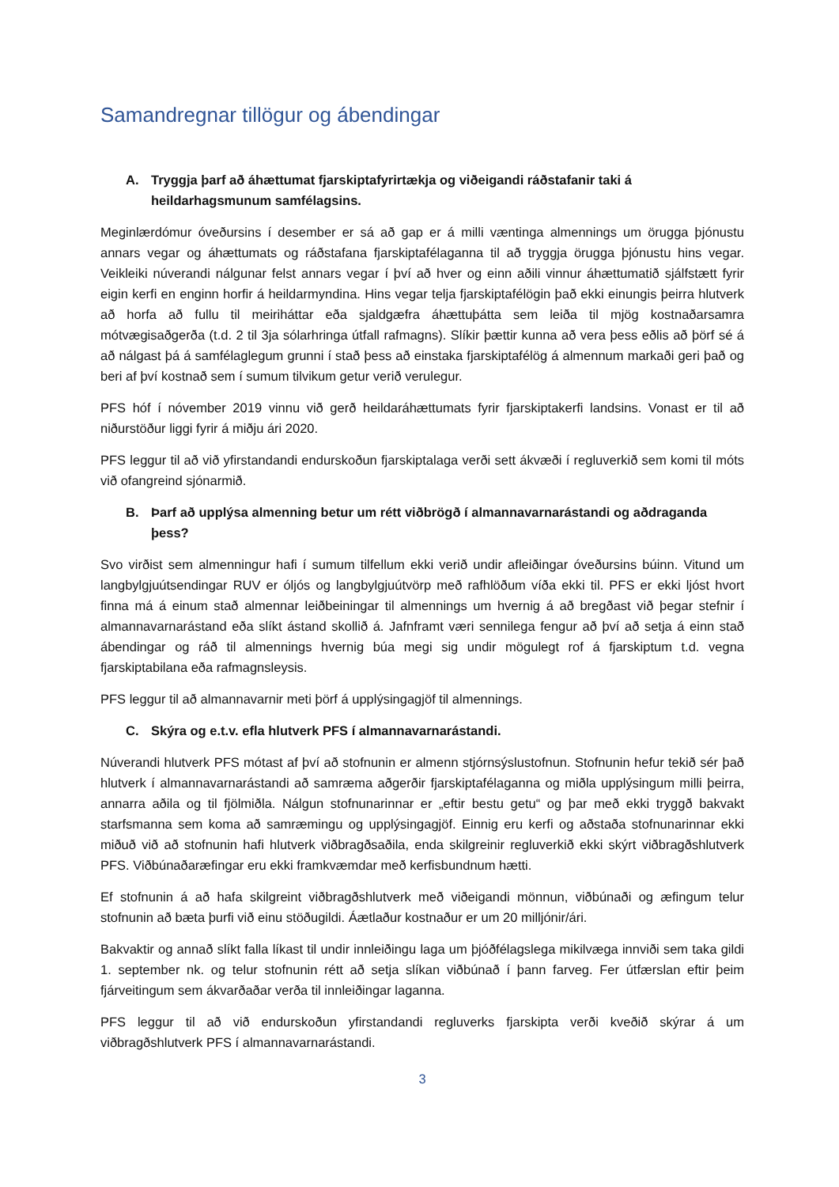Samandregnar tillögur og ábendingar
A. Tryggja þarf að áhættumat fjarskiptafyrirtækja og viðeigandi ráðstafanir taki á heildarhagsmunum samfélagsins.
Meginlærdómur óveðursins í desember er sá að gap er á milli væntinga almennings um örugga þjónustu annars vegar og áhættumats og ráðstafana fjarskiptafélaganna til að tryggja örugga þjónustu hins vegar. Veikleiki núverandi nálgunar felst annars vegar í því að hver og einn aðili vinnur áhættumatið sjálfstætt fyrir eigin kerfi en enginn horfir á heildarmyndina. Hins vegar telja fjarskiptafélögin það ekki einungis þeirra hlutverk að horfa að fullu til meiriháttar eða sjaldgæfra áhættuþátta sem leiða til mjög kostnaðarsamra mótvægisaðgerða (t.d. 2 til 3ja sólarhringa útfall rafmagns). Slíkir þættir kunna að vera þess eðlis að þörf sé á að nálgast þá á samfélaglegum grunni í stað þess að einstaka fjarskiptafélög á almennum markaði geri það og beri af því kostnað sem í sumum tilvikum getur verið verulegur.
PFS hóf í nóvember 2019 vinnu við gerð heildaráhættumats fyrir fjarskiptakerfi landsins. Vonast er til að niðurstöður liggi fyrir á miðju ári 2020.
PFS leggur til að við yfirstandandi endurskoðun fjarskiptalaga verði sett ákvæði í regluverkið sem komi til móts við ofangreind sjónarmið.
B. Þarf að upplýsa almenning betur um rétt viðbrögð í almannavarnarástandi og aðdraganda þess?
Svo virðist sem almenningur hafi í sumum tilfellum ekki verið undir afleiðingar óveðursins búinn. Vitund um langbylgjuútsendingar RUV er óljós og langbylgjuútvörp með rafhlöðum víða ekki til. PFS er ekki ljóst hvort finna má á einum stað almennar leiðbeiningar til almennings um hvernig á að bregðast við þegar stefnir í almannavarnarástand eða slíkt ástand skollið á. Jafnframt væri sennilega fengur að því að setja á einn stað ábendingar og ráð til almennings hvernig búa megi sig undir mögulegt rof á fjarskiptum t.d. vegna fjarskiptabilana eða rafmagnsleysis.
PFS leggur til að almannavarnir meti þörf á upplýsingagjöf til almennings.
C. Skýra og e.t.v. efla hlutverk PFS í almannavarnarástandi.
Núverandi hlutverk PFS mótast af því að stofnunin er almenn stjórnsýslustofnun. Stofnunin hefur tekið sér það hlutverk í almannavarnarástandi að samræma aðgerðir fjarskiptafélaganna og miðla upplýsingum milli þeirra, annarra aðila og til fjölmiðla. Nálgun stofnunarinnar er „eftir bestu getu“ og þar með ekki tryggð bakvakt starfsmanna sem koma að samræmingu og upplýsingagjöf. Einnig eru kerfi og aðstaða stofnunarinnar ekki miðuð við að stofnunin hafi hlutverk viðbragðsaðila, enda skilgreinir regluverkið ekki skýrt viðbragðshlutverk PFS. Viðbúnaðaræfingar eru ekki framkvæmdar með kerfisbundnum hætti.
Ef stofnunin á að hafa skilgreint viðbragðshlutverk með viðeigandi mönnun, viðbúnaði og æfingum telur stofnunin að bæta þurfi við einu stöðugildi. Áætlaður kostnaður er um 20 milljónir/ári.
Bakvaktir og annað slíkt falla líkast til undir innleiðingu laga um þjóðfélagslega mikilvæga innviði sem taka gildi 1. september nk. og telur stofnunin rétt að setja slíkan viðbúnað í þann farveg. Fer útfærslan eftir þeim fjárveitingum sem ákvarðaðar verða til innleiðingar laganna.
PFS leggur til að við endurskoðun yfirstandandi regluverks fjarskipta verði kveðið skýrar á um viðbragðshlutverk PFS í almannavarnarástandi.
3